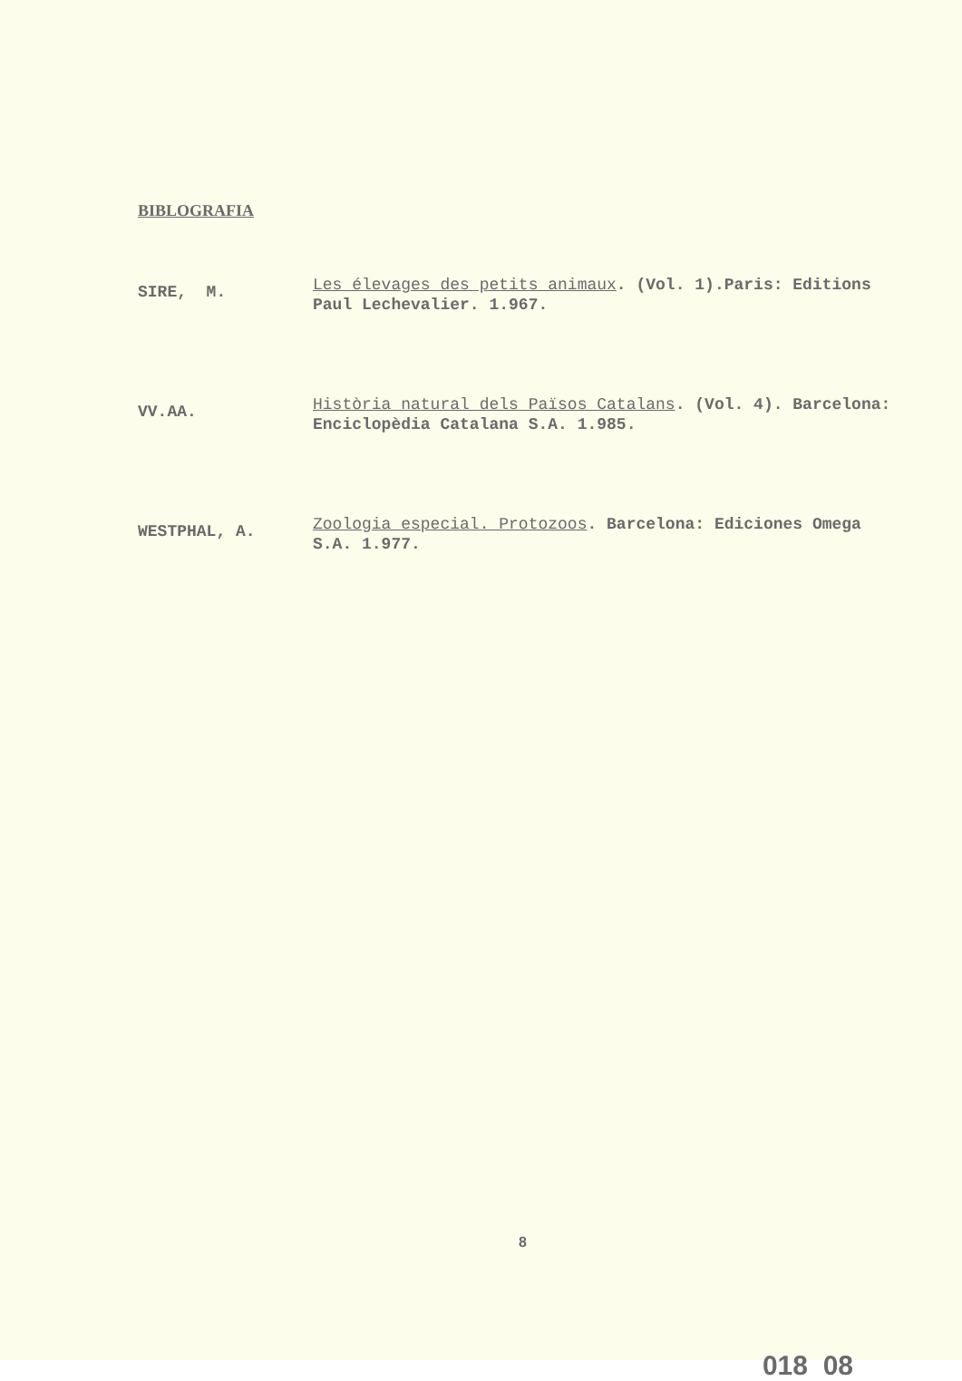BIBLOGRAFIA
SIRE, M.
Les élevages des petits animaux. (Vol. 1).Paris: Editions Paul Lechevalier. 1.967.
VV.AA.
Història natural dels Països Catalans. (Vol. 4). Barcelona: Enciclopèdia Catalana S.A. 1.985.
WESTPHAL, A.
Zoologia especial. Protozoos. Barcelona: Ediciones Omega S.A. 1.977.
8
018 08